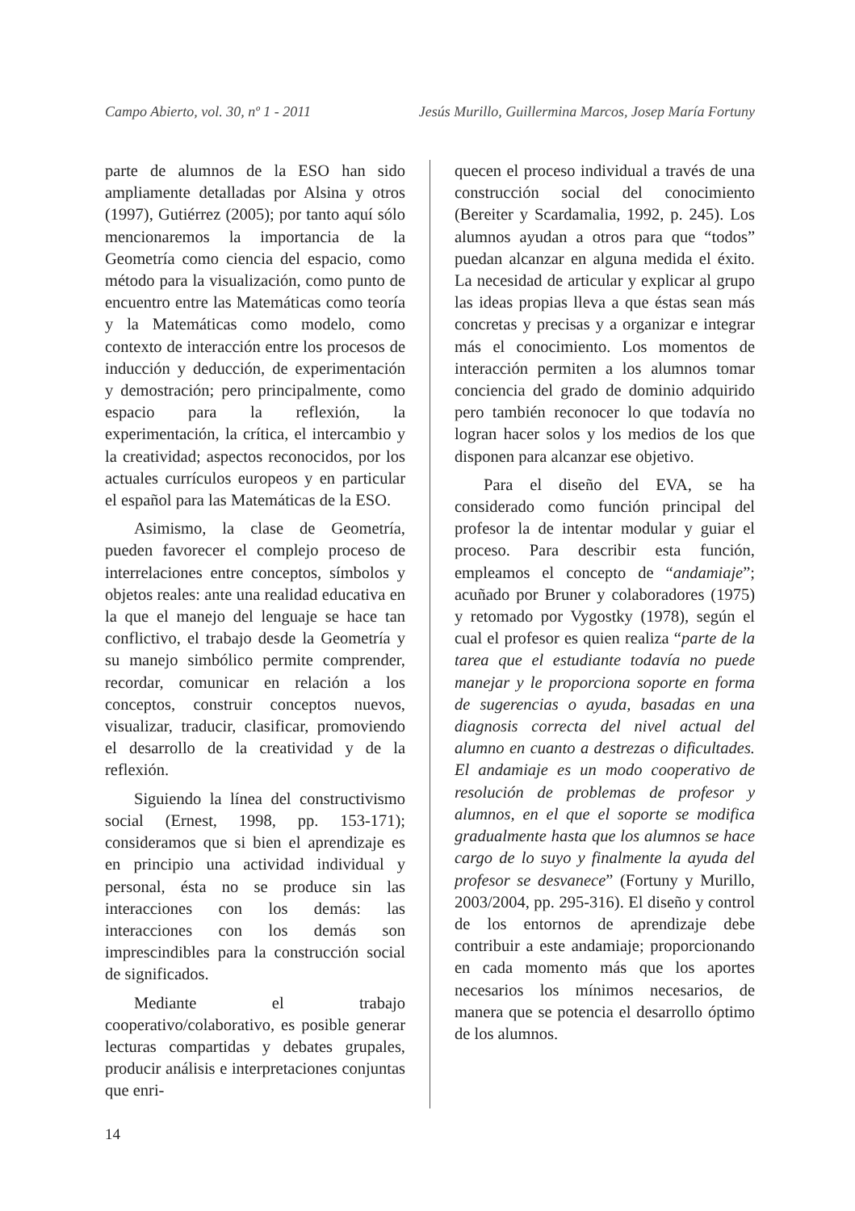Campo Abierto, vol. 30, nº 1 - 2011 Jesús Murillo, Guillermina Marcos, Josep María Fortuny
parte de alumnos de la ESO han sido ampliamente detalladas por Alsina y otros (1997), Gutiérrez (2005); por tanto aquí sólo mencionaremos la importancia de la Geometría como ciencia del espacio, como método para la visualización, como punto de encuentro entre las Matemáticas como teoría y la Matemáticas como modelo, como contexto de interacción entre los procesos de inducción y deducción, de experimentación y demostración; pero principalmente, como espacio para la reflexión, la experimentación, la crítica, el intercambio y la creatividad; aspectos reconocidos, por los actuales currículos europeos y en particular el español para las Matemáticas de la ESO.
Asimismo, la clase de Geometría, pueden favorecer el complejo proceso de interrelaciones entre conceptos, símbolos y objetos reales: ante una realidad educativa en la que el manejo del lenguaje se hace tan conflictivo, el trabajo desde la Geometría y su manejo simbólico permite comprender, recordar, comunicar en relación a los conceptos, construir conceptos nuevos, visualizar, traducir, clasificar, promoviendo el desarrollo de la creatividad y de la reflexión.
Siguiendo la línea del constructivismo social (Ernest, 1998, pp. 153-171); consideramos que si bien el aprendizaje es en principio una actividad individual y personal, ésta no se produce sin las interacciones con los demás: las interacciones con los demás son imprescindibles para la construcción social de significados.
Mediante el trabajo cooperativo/colaborativo, es posible generar lecturas compartidas y debates grupales, producir análisis e interpretaciones conjuntas que enri-
quecen el proceso individual a través de una construcción social del conocimiento (Bereiter y Scardamalia, 1992, p. 245). Los alumnos ayudan a otros para que “todos” puedan alcanzar en alguna medida el éxito. La necesidad de articular y explicar al grupo las ideas propias lleva a que éstas sean más concretas y precisas y a organizar e integrar más el conocimiento. Los momentos de interacción permiten a los alumnos tomar conciencia del grado de dominio adquirido pero también reconocer lo que todavía no logran hacer solos y los medios de los que disponen para alcanzar ese objetivo.
Para el diseño del EVA, se ha considerado como función principal del profesor la de intentar modular y guiar el proceso. Para describir esta función, empleamos el concepto de “andamiaje”; acuñado por Bruner y colaboradores (1975) y retomado por Vygostky (1978), según el cual el profesor es quien realiza “parte de la tarea que el estudiante todavía no puede manejar y le proporciona soporte en forma de sugerencias o ayuda, basadas en una diagnosis correcta del nivel actual del alumno en cuanto a destrezas o dificultades. El andamiaje es un modo cooperativo de resolución de problemas de profesor y alumnos, en el que el soporte se modifica gradualmente hasta que los alumnos se hace cargo de lo suyo y finalmente la ayuda del profesor se desvanece” (Fortuny y Murillo, 2003/2004, pp. 295-316). El diseño y control de los entornos de aprendizaje debe contribuir a este andamiaje; proporcionando en cada momento más que los aportes necesarios los mínimos necesarios, de manera que se potencia el desarrollo óptimo de los alumnos.
14